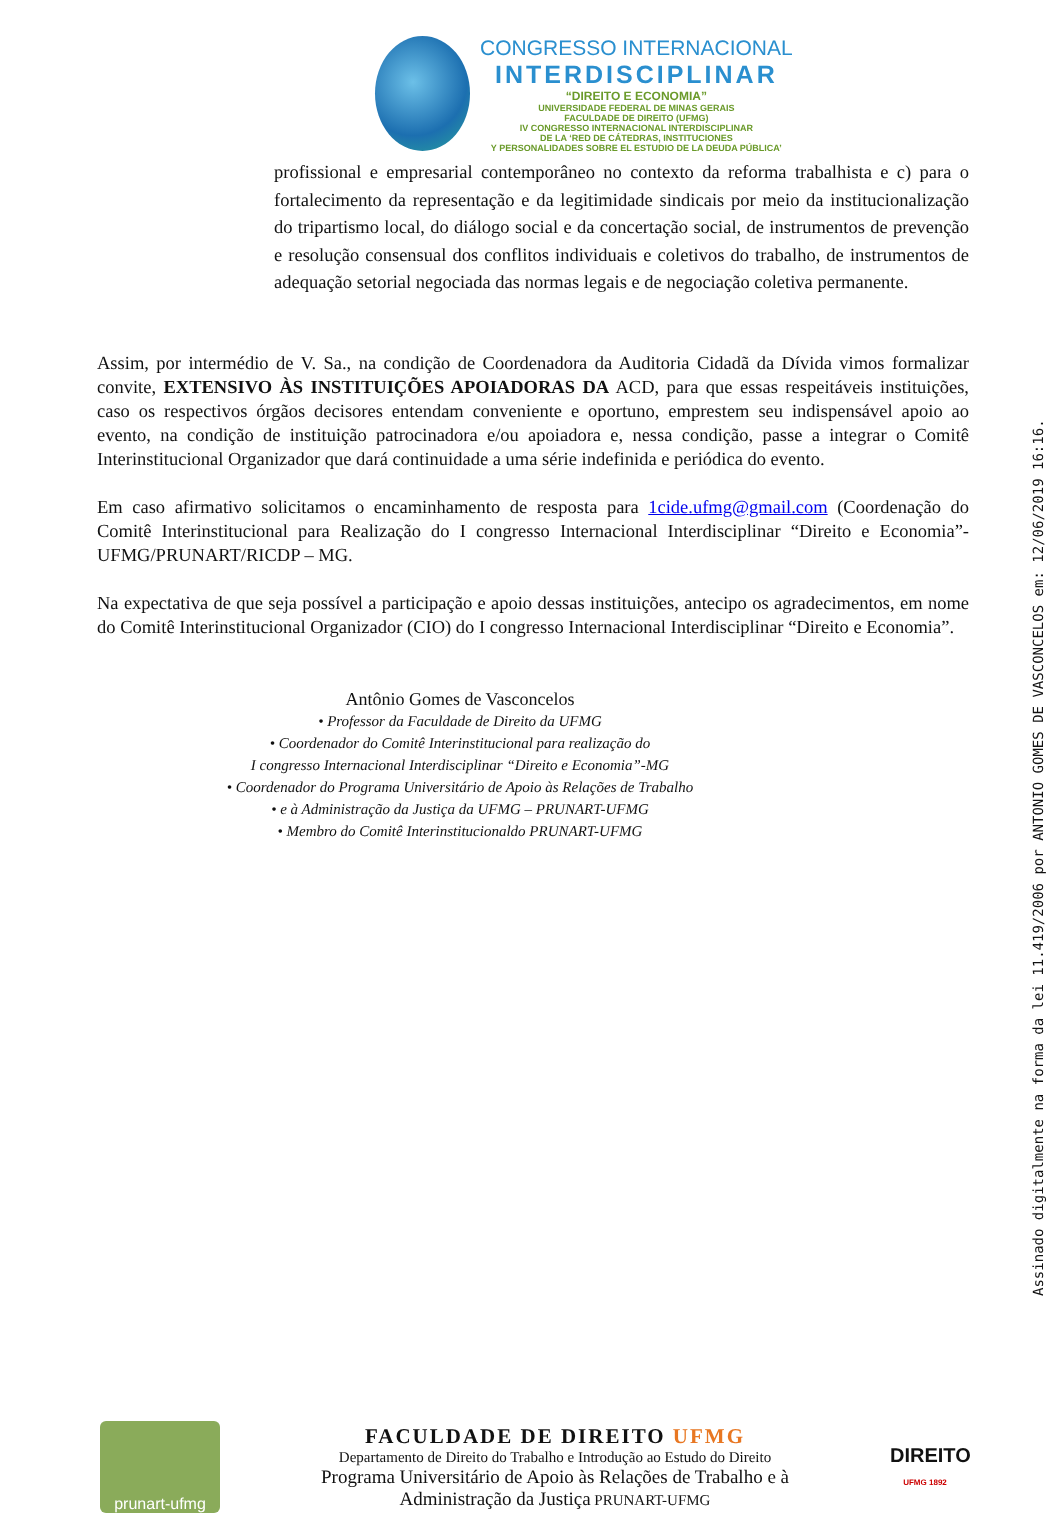CONGRESSO INTERNACIONAL
INTERDISCIPLINAR
“DIREITO E ECONOMIA”
UNIVERSIDADE FEDERAL DE MINAS GERAIS
FACULDADE DE DIREITO (UFMG)
IV CONGRESSO INTERNACIONAL INTERDISCIPLINAR
DE LA ‘RED DE CÁTEDRAS, INSTITUCIONES
Y PERSONALIDADES SOBRE EL ESTUDIO DE LA DEUDA PÚBLICA’
profissional e empresarial contemporâneo no contexto da reforma trabalhista e c) para o fortalecimento da representação e da legitimidade sindicais por meio da institucionalização do tripartismo local, do diálogo social e da concertação social, de instrumentos de prevenção e resolução consensual dos conflitos individuais e coletivos do trabalho, de instrumentos de adequação setorial negociada das normas legais e de negociação coletiva permanente.
Assim, por intermédio de V. Sa., na condição de Coordenadora da Auditoria Cidadã da Dívida vimos formalizar convite, EXTENSIVO ÀS INSTITUIÇÕES APOIADORAS DA ACD, para que essas respeitáveis instituições, caso os respectivos órgãos decisores entendam conveniente e oportuno, emprestem seu indispensável apoio ao evento, na condição de instituição patrocinadora e/ou apoiadora e, nessa condição, passe a integrar o Comitê Interinstitucional Organizador que dará continuidade a uma série indefinida e periódica do evento.
Em caso afirmativo solicitamos o encaminhamento de resposta para 1cide.ufmg@gmail.com (Coordenação do Comitê Interinstitucional para Realização do I congresso Internacional Interdisciplinar “Direito e Economia”-UFMG/PRUNART/RICDP – MG.
Na expectativa de que seja possível a participação e apoio dessas instituições, antecipo os agradecimentos, em nome do Comitê Interinstitucional Organizador (CIO) do I congresso Internacional Interdisciplinar “Direito e Economia”.
Antônio Gomes de Vasconcelos
• Professor da Faculdade de Direito da UFMG
• Coordenador do Comitê Interinstitucional para realização do
I congresso Internacional Interdisciplinar “Direito e Economia”-MG
• Coordenador do Programa Universitário de Apoio às Relações de Trabalho
• e à Administração da Justiça da UFMG – PRUNART-UFMG
• Membro do Comitê Interinstitucionaldo PRUNART-UFMG
Assinado digitalmente na forma da lei 11.419/2006 por ANTONIO GOMES DE VASCONCELOS em: 12/06/2019 16:16.
prunart-ufmg
FACULDADE DE DIREITO UFMG
Departamento de Direito do Trabalho e Introdução ao Estudo do Direito
Programa Universitário de Apoio às Relações de Trabalho e à
Administração da Justiça PRUNART-UFMG
DIREITO
UFMG 1892